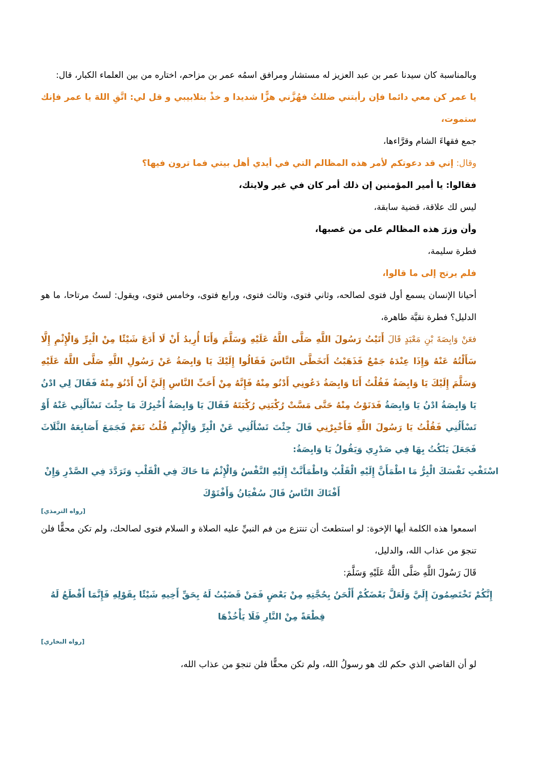وبالمناسبة كان سيدنا عمر بن عبد العزيز له مستشار ومرافق اسمُه عمر بن مزاحم، اختاره من بين العلماء الكبار، قال:
يا عمر كن معي دائما فإن رأيتني ضللتُ فهُزَّني هزًّا شديدا و خذْ بتلابيبي و قل لي: اتَّقِ اللهَ يا عمر فإنك ستموت،
جمع فقهاءَ الشام وقرَّاءها،
وقال: إني قد دعوتكم لأمر هذه المظالم التي في أيدي أهل بيتي فما ترون فيها؟
فقالوا: يا أمير المؤمنين إن ذلك أمر كان في غير ولايتك،
ليس لك علاقة، قضية سابقة،
وأن وزرَ هذه المظالم على من غصبها،
فطرة سليمة،
فلم يرتح إلى ما قالوا،
أحيانا الإنسان يسمع أول فتوى لصالحه، وثاني فتوى، وثالث فتوى، ورابع فتوى، وخامس فتوى، ويقول: لستُ مرتاحا، ما هو الدليل؟ فطرة نقيَّة طاهرة،
فعَنْ وَابِصَةَ بْنِ مَعْبَدٍ قَالَ أَتَيْتُ رَسُولَ اللَّهِ صَلَّى اللَّهُ عَلَيْهِ وَسَلَّمَ وَأَنَا أُرِيدُ أَنْ لَا أَدَعَ شَيْئًا مِنْ الْبِرِّ وَالْإِثْمِ إِلَّا سَأَلْتُهُ عَنْهُ وَإِذَا عِنْدَهُ جَمْعٌ فَذَهَبْتُ أَتَخَطَّى النَّاسَ فَقَالُوا إِلَيْكَ يَا وَابِصَةُ عَنْ رَسُولِ اللَّهِ صَلَّى اللَّهُ عَلَيْهِ وَسَلَّمَ إِلَيْكَ يَا وَابِصَةُ فَقُلْتُ أَنَا وَابِصَةُ دَعُونِي أَدْنُو مِنْهُ فَإِنَّهُ مِنْ أَحَبِّ النَّاسِ إِلَيَّ أَنْ أَدْنُوَ مِنْهُ فَقَالَ لِي ادْنُ يَا وَابِصَةُ ادْنُ يَا وَابِصَةُ فَدَنَوْتُ مِنْهُ حَتَّى مَسَّتْ رُكْبَتِي رُكْبَتَهُ فَقَالَ يَا وَابِصَةُ أُخْبِرُكَ مَا جِئْتَ تَسْأَلُنِي عَنْهُ أَوْ تَسْأَلُنِي فَقُلْتُ يَا رَسُولَ اللَّهِ فَأَخْبِرْنِي قَالَ جِئْتَ تَسْأَلُنِي عَنْ الْبِرِّ وَالْإِثْمِ قُلْتُ نَعَمْ فَجَمَعَ أَصَابِعَهُ الثَّلَاثَ فَجَعَلَ يَنْكُتُ بِهَا فِي صَدْرِي وَيَقُولُ يَا وَابِصَةُ:
اسْتَفْتِ نَفْسَكَ الْبِرُّ مَا اطْمَأَنَّ إِلَيْهِ الْقَلْبُ وَاطْمَأَنَّتْ إِلَيْهِ النَّفْسُ وَالْإِثْمُ مَا حَاكَ فِي الْقَلْبِ وَتَرَدَّدَ فِي الصَّدْرِ وَإِنْ أَفْتَاكَ النَّاسُ قَالَ سُفْيَانُ وَأَفْتَوْكَ
[رواه الترمذي]
اسمعوا هذه الكلمة أيها الإخوة: لو استطعتَ أن تنتزع من فم النبيِّ عليه الصلاة و السلام فتوى لصالحك، ولم تكن محقًّا فلن تنجوَ من عذاب الله، والدليل،
قَالَ رَسُولَ اللَّهِ صَلَّى اللَّهُ عَلَيْهِ وَسَلَّمَ:
إِنَّكُمْ تَخْتَصِمُونَ إِلَيَّ وَلَعَلَّ بَعْضَكُمْ أَلْحَنُ بِحُجَّتِهِ مِنْ بَعْضٍ فَمَنْ قَضَيْتُ لَهُ بِحَقِّ أَخِيهِ شَيْئًا بِقَوْلِهِ فَإِنَّمَا أَقْطَعُ لَهُ قِطْعَةً مِنْ النَّارِ فَلَا يَأْخُذْهَا
[رواه البخاري]
لو أن القاضي الذي حكم لك هو رسولُ الله، ولم تكن محقًّا فلن تنجوَ من عذاب الله،